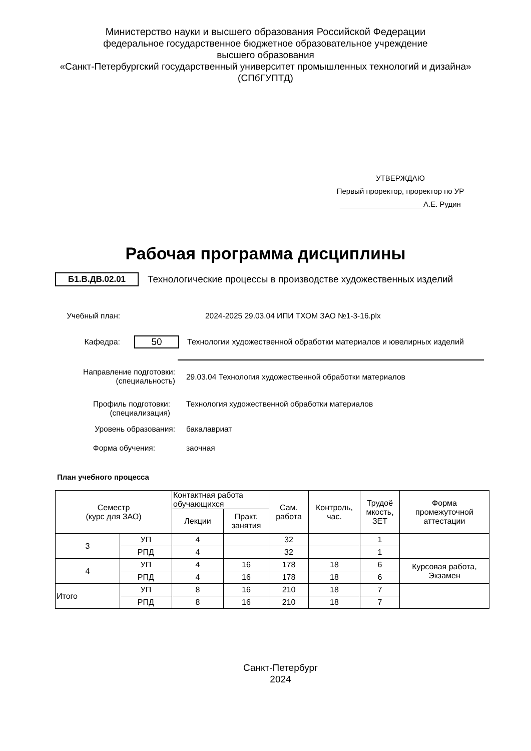Министерство науки и высшего образования Российской Федерации
федеральное государственное бюджетное образовательное учреждение
высшего образования
«Санкт-Петербургский государственный университет промышленных технологий и дизайна»
(СПбГУПТД)
УТВЕРЖДАЮ
Первый проректор, проректор по УР
____________________А.Е. Рудин
Рабочая программа дисциплины
Б1.В.ДВ.02.01 Технологические процессы в производстве художественных изделий
Учебный план: 2024-2025 29.03.04 ИПИ ТХОМ ЗАО №1-3-16.plx
Кафедра: 50 Технологии художественной обработки материалов и ювелирных изделий
Направление подготовки:
(специальность) 29.03.04 Технология художественной обработки материалов
Профиль подготовки:
(специализация) Технология художественной обработки материалов
Уровень образования: бакалавриат
Форма обучения: заочная
План учебного процесса
| Семестр (курс для ЗАО) | | Контактная работа обучающихся | | Сам. работа | Контроль, час. | Трудоё мкость, ЗЕТ | Форма промежуточной аттестации |
| --- | --- | --- | --- | --- | --- | --- | --- |
| | | Лекции | Практ. занятия | | | | |
| 3 | УП | 4 | | 32 | | 1 | |
| | РПД | 4 | | 32 | | 1 | |
| 4 | УП | 4 | 16 | 178 | 18 | 6 | Курсовая работа, Экзамен |
| | РПД | 4 | 16 | 178 | 18 | 6 | |
| Итого | УП | 8 | 16 | 210 | 18 | 7 | |
| | РПД | 8 | 16 | 210 | 18 | 7 | |
Санкт-Петербург
2024